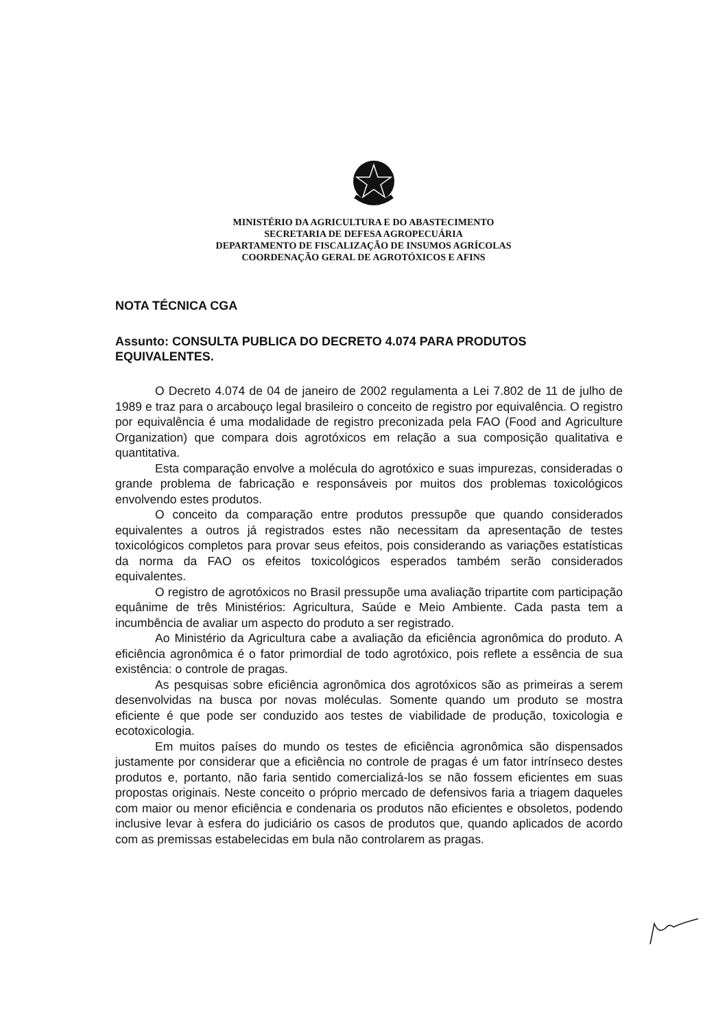MINISTÉRIO DA AGRICULTURA E DO ABASTECIMENTO
SECRETARIA DE DEFESA AGROPECUÁRIA
DEPARTAMENTO DE FISCALIZAÇÃO DE INSUMOS AGRÍCOLAS
COORDENAÇÃO GERAL DE AGROTÓXICOS E AFINS
NOTA TÉCNICA CGA
Assunto: CONSULTA PUBLICA DO DECRETO 4.074 PARA PRODUTOS EQUIVALENTES.
O Decreto 4.074 de 04 de janeiro de 2002 regulamenta a Lei 7.802 de 11 de julho de 1989 e traz para o arcabouço legal brasileiro o conceito de registro por equivalência. O registro por equivalência é uma modalidade de registro preconizada pela FAO (Food and Agriculture Organization) que compara dois agrotóxicos em relação a sua composição qualitativa e quantitativa.
Esta comparação envolve a molécula do agrotóxico e suas impurezas, consideradas o grande problema de fabricação e responsáveis por muitos dos problemas toxicológicos envolvendo estes produtos.
O conceito da comparação entre produtos pressupõe que quando considerados equivalentes a outros já registrados estes não necessitam da apresentação de testes toxicológicos completos para provar seus efeitos, pois considerando as variações estatísticas da norma da FAO os efeitos toxicológicos esperados também serão considerados equivalentes.
O registro de agrotóxicos no Brasil pressupõe uma avaliação tripartite com participação equânime de três Ministérios: Agricultura, Saúde e Meio Ambiente. Cada pasta tem a incumbência de avaliar um aspecto do produto a ser registrado.
Ao Ministério da Agricultura cabe a avaliação da eficiência agronômica do produto. A eficiência agronômica é o fator primordial de todo agrotóxico, pois reflete a essência de sua existência: o controle de pragas.
As pesquisas sobre eficiência agronômica dos agrotóxicos são as primeiras a serem desenvolvidas na busca por novas moléculas. Somente quando um produto se mostra eficiente é que pode ser conduzido aos testes de viabilidade de produção, toxicologia e ecotoxicologia.
Em muitos países do mundo os testes de eficiência agronômica são dispensados justamente por considerar que a eficiência no controle de pragas é um fator intrínseco destes produtos e, portanto, não faria sentido comercializá-los se não fossem eficientes em suas propostas originais. Neste conceito o próprio mercado de defensivos faria a triagem daqueles com maior ou menor eficiência e condenaria os produtos não eficientes e obsoletos, podendo inclusive levar à esfera do judiciário os casos de produtos que, quando aplicados de acordo com as premissas estabelecidas em bula não controlarem as pragas.